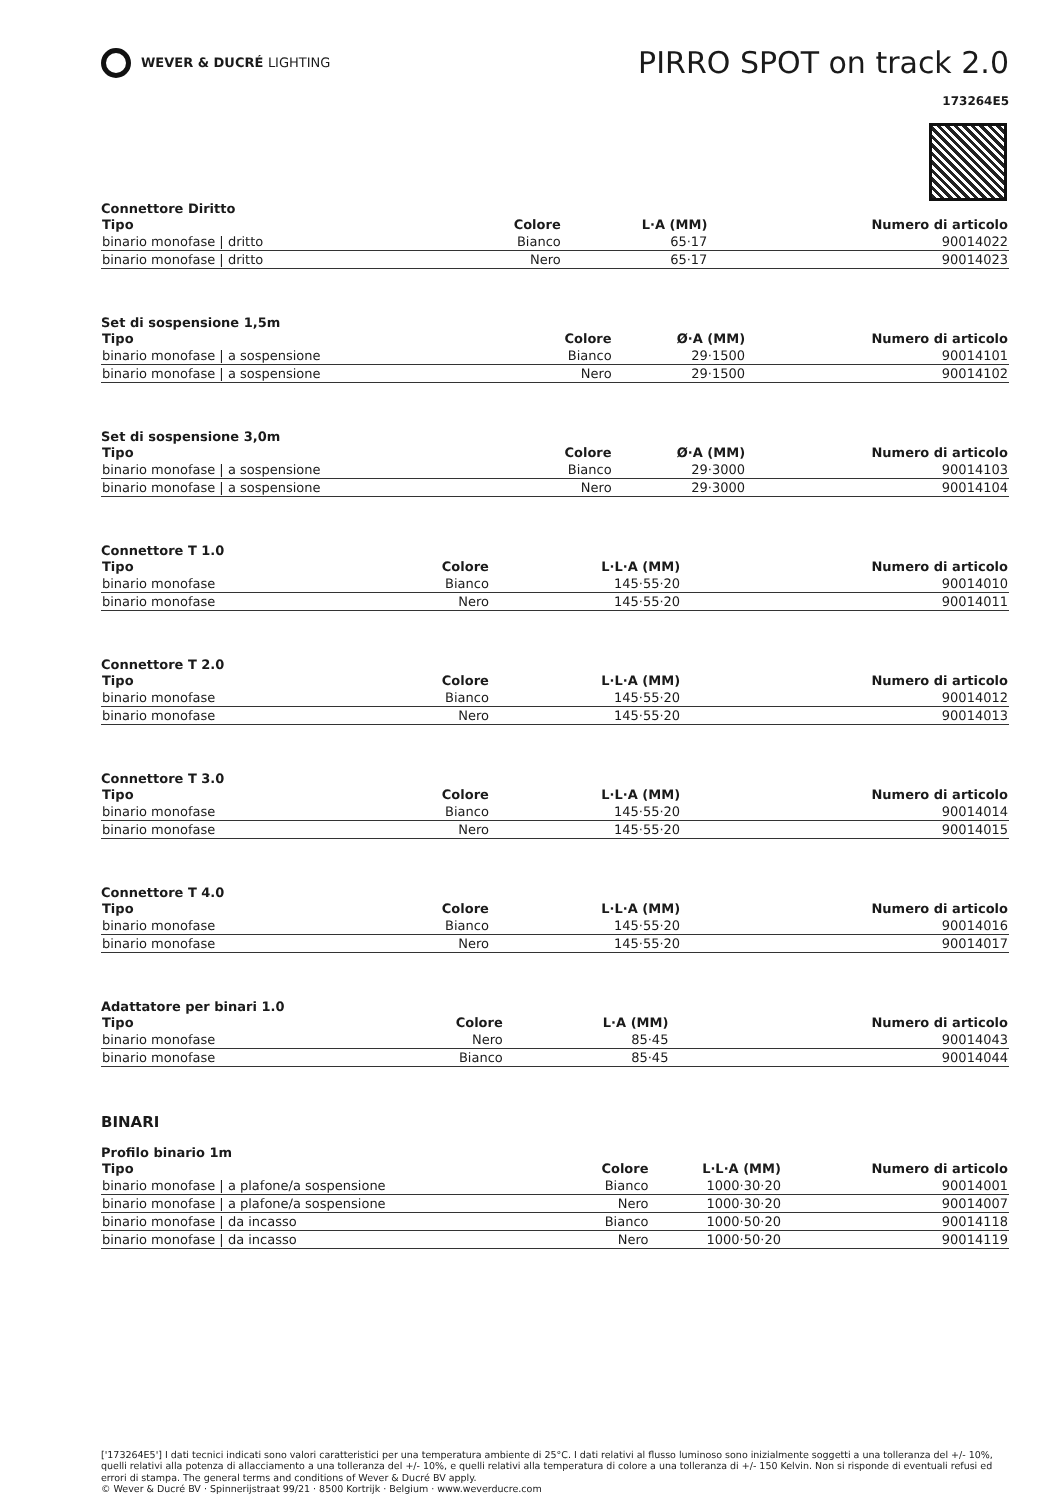WEVER & DUCRÉ LIGHTING
PIRRO SPOT on track 2.0
173264E5
Connettore Diritto
| Tipo | Colore | L·A (MM) | Numero di articolo |
| --- | --- | --- | --- |
| binario monofase / dritto | Bianco | 65·17 | 90014022 |
| binario monofase / dritto | Nero | 65·17 | 90014023 |
Set di sospensione 1,5m
| Tipo | Colore | Ø·A (MM) | Numero di articolo |
| --- | --- | --- | --- |
| binario monofase / a sospensione | Bianco | 29·1500 | 90014101 |
| binario monofase / a sospensione | Nero | 29·1500 | 90014102 |
Set di sospensione 3,0m
| Tipo | Colore | Ø·A (MM) | Numero di articolo |
| --- | --- | --- | --- |
| binario monofase / a sospensione | Bianco | 29·3000 | 90014103 |
| binario monofase / a sospensione | Nero | 29·3000 | 90014104 |
Connettore T 1.0
| Tipo | Colore | L·L·A (MM) | Numero di articolo |
| --- | --- | --- | --- |
| binario monofase | Bianco | 145·55·20 | 90014010 |
| binario monofase | Nero | 145·55·20 | 90014011 |
Connettore T 2.0
| Tipo | Colore | L·L·A (MM) | Numero di articolo |
| --- | --- | --- | --- |
| binario monofase | Bianco | 145·55·20 | 90014012 |
| binario monofase | Nero | 145·55·20 | 90014013 |
Connettore T 3.0
| Tipo | Colore | L·L·A (MM) | Numero di articolo |
| --- | --- | --- | --- |
| binario monofase | Bianco | 145·55·20 | 90014014 |
| binario monofase | Nero | 145·55·20 | 90014015 |
Connettore T 4.0
| Tipo | Colore | L·L·A (MM) | Numero di articolo |
| --- | --- | --- | --- |
| binario monofase | Bianco | 145·55·20 | 90014016 |
| binario monofase | Nero | 145·55·20 | 90014017 |
Adattatore per binari 1.0
| Tipo | Colore | L·A (MM) | Numero di articolo |
| --- | --- | --- | --- |
| binario monofase | Nero | 85·45 | 90014043 |
| binario monofase | Bianco | 85·45 | 90014044 |
BINARI
Profilo binario 1m
| Tipo | Colore | L·L·A (MM) | Numero di articolo |
| --- | --- | --- | --- |
| binario monofase / a plafone/a sospensione | Bianco | 1000·30·20 | 90014001 |
| binario monofase / a plafone/a sospensione | Nero | 1000·30·20 | 90014007 |
| binario monofase / da incasso | Bianco | 1000·50·20 | 90014118 |
| binario monofase / da incasso | Nero | 1000·50·20 | 90014119 |
['173264E5'] I dati tecnici indicati sono valori caratteristici per una temperatura ambiente di 25°C. I dati relativi al flusso luminoso sono inizialmente soggetti a una tolleranza del +/- 10%, quelli relativi alla potenza di allacciamento a una tolleranza del +/- 10%, e quelli relativi alla temperatura di colore a una tolleranza di +/- 150 Kelvin. Non si risponde di eventuali refusi ed errori di stampa. The general terms and conditions of Wever & Ducré BV apply.
© Wever & Ducré BV · Spinnerijstraat 99/21 · 8500 Kortrijk · Belgium · www.weverducre.com